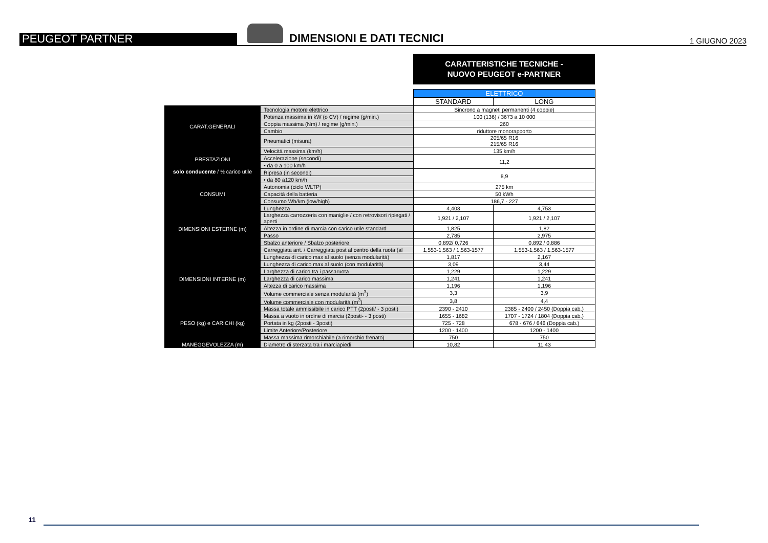PEUGEOT PARTNER
DIMENSIONI E DATI TECNICI
1 GIUGNO 2023
CARATTERISTICHE TECNICHE -
NUOVO PEUGEOT e-PARTNER
| | | ELETTRICO | |
| | | STANDARD | LONG |
| CARAT.GENERALI | Tecnologia motore elettrico | Sincrono a magneti permanenti (4 coppie) | |
| | Potenza massima in kW (o CV) / regime (g/min.) | 100 (136) / 3673 a 10 000 | |
| | Coppia massima (Nm) / regime (g/min.) | 260 | |
| | Cambio | riduttore monorapporto | |
| | Pneumatici (misura) | 205/65 R16 215/65 R16 | |
| PRESTAZIONI solo conducente / ½ carico utile | Velocità massima (km/h) | 135 km/h | |
| | Accelerazione (secondi) | 11,2 | |
| | • da 0 a 100 km/h | | |
| | Ripresa (in secondi) | 8,9 | |
| | • da 80 a120 km/h | | |
| CONSUMI | Autonomia (ciclo WLTP) | 275 km | |
| | Capacità della batteria | 50 kWh | |
| | Consumo Wh/km (low/high) | 186,7 - 227 | |
| DIMENSIONI ESTERNE (m) | Lunghezza | 4,403 | 4,753 |
| | Larghezza carrozzeria con maniglie / con retrovisori ripiegati / aperti | 1,921 / 2,107 | 1,921 / 2,107 |
| | Altezza in ordine di marcia con carico utile standard | 1,825 | 1,82 |
| | Passo | 2,785 | 2,975 |
| | Sbalzo anteriore / Sbalzo posteriore | 0,892/ 0,726 | 0,892 / 0,886 |
| | Carreggiata ant. / Carreggiata post al centro della ruota (al | 1,553-1,563 / 1,563-1577 | 1,553-1,563 / 1,563-1577 |
| DIMENSIONI INTERNE (m) | Lunghezza di carico max al suolo (senza modularità) | 1,817 | 2,167 |
| | Lunghezza di carico max al suolo (con modularità) | 3,09 | 3,44 |
| | Larghezza di carico tra i passaruota | 1,229 | 1,229 |
| | Larghezza di carico massima | 1,241 | 1,241 |
| | Altezza di carico massima | 1,196 | 1,196 |
| | Volume commerciale senza modularità (m<sup>3</sup>) | 3,3 | 3,9 |
| | Volume commerciale con modularità (m<sup>3</sup>) | 3,8 | 4,4 |
| PESO (kg) e CARICHI (kg) | Massa totale ammissibile in carico PTT (2posti/ - 3 posti) | 2390 - 2410 | 2385 - 2400 / 2450 (Doppia cab.) |
| | Massa a vuoto in ordine di marcia (2posti- - 3 posti) | 1655 - 1682 | 1707 - 1724 / 1804 (Doppia cab.) |
| | Portata in kg (2posti - 3posti) | 725 - 728 | 678 - 676 / 646 (Doppia cab.) |
| | Limite Anteriore/Posteriore | 1200 - 1400 | 1200 - 1400 |
| | Massa massima rimorchiabile (a rimorchio frenato) | 750 | 750 |
| MANEGGEVOLEZZA (m) | Diametro di sterzata tra i marciapiedi | 10,82 | 11,43 |
11